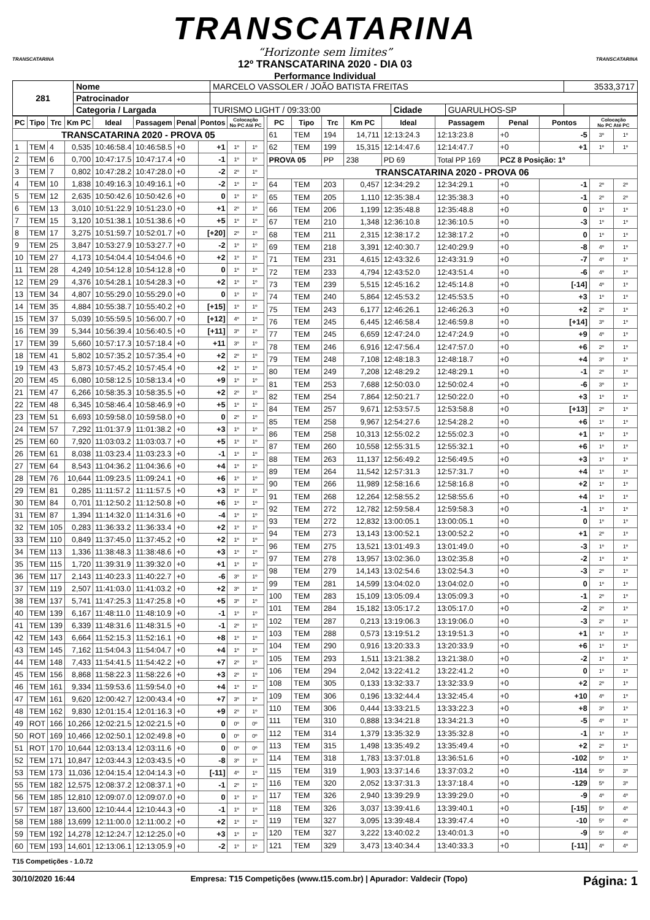TRANSCATARINA
“Horizonte sem limites”
12º TRANSCATARINA 2020 - DIA 03
Performance Individual
TRANSCATARINA TRANSCATARINA
| 281 | Nome | MARCELO VASSOLER / JOÃO BATISTA FREITAS | | | 3533,3717 |
| | Patrocinador | | | | |
| | Categoria / Largada | TURISMO LIGHT / 09:33:00 | Cidade | GUARULHOS-SP | |
| PC | Tipo | Trc | Km PC | Ideal | Passagem | Penal | Pontos | Colocação No PC Até PC | |
| --- | --- | --- | --- | --- | --- | --- | --- | --- | --- |
| TRANSCATARINA 2020 - PROVA 05 | | | | | | | | | |
| 1 | TEM | 4 | 0,535 | 10:46:58.4 | 10:46:58.5 | +0 | +1 | 1º | 1º |
| 2 | TEM | 6 | 0,700 | 10:47:17.5 | 10:47:17.4 | +0 | -1 | 1º | 1º |
| 3 | TEM | 7 | 0,802 | 10:47:28.2 | 10:47:28.0 | +0 | -2 | 2º | 1º |
| 4 | TEM | 10 | 1,838 | 10:49:16.3 | 10:49:16.1 | +0 | -2 | 1º | 1º |
| 5 | TEM | 12 | 2,635 | 10:50:42.6 | 10:50:42.6 | +0 | 0 | 1º | 1º |
| 6 | TEM | 13 | 3,010 | 10:51:22.9 | 10:51:23.0 | +0 | +1 | 2º | 1º |
| 7 | TEM | 15 | 3,120 | 10:51:38.1 | 10:51:38.6 | +0 | +5 | 1º | 1º |
| 8 | TEM | 17 | 3,275 | 10:51:59.7 | 10:52:01.7 | +0 | [+20] | 2º | 1º |
| 9 | TEM | 25 | 3,847 | 10:53:27.9 | 10:53:27.7 | +0 | -2 | 1º | 1º |
| 10 | TEM | 27 | 4,173 | 10:54:04.4 | 10:54:04.6 | +0 | +2 | 1º | 1º |
| 11 | TEM | 28 | 4,249 | 10:54:12.8 | 10:54:12.8 | +0 | 0 | 1º | 1º |
| 12 | TEM | 29 | 4,376 | 10:54:28.1 | 10:54:28.3 | +0 | +2 | 1º | 1º |
| 13 | TEM | 34 | 4,807 | 10:55:29.0 | 10:55:29.0 | +0 | 0 | 1º | 1º |
| 14 | TEM | 35 | 4,884 | 10:55:38.7 | 10:55:40.2 | +0 | [+15] | 1º | 1º |
| 15 | TEM | 37 | 5,039 | 10:55:59.5 | 10:56:00.7 | +0 | [+12] | 4º | 1º |
| 16 | TEM | 39 | 5,344 | 10:56:39.4 | 10:56:40.5 | +0 | [+11] | 3º | 1º |
| 17 | TEM | 39 | 5,660 | 10:57:17.3 | 10:57:18.4 | +0 | +11 | 3º | 1º |
| 18 | TEM | 41 | 5,802 | 10:57:35.2 | 10:57:35.4 | +0 | +2 | 2º | 1º |
| 19 | TEM | 43 | 5,873 | 10:57:45.2 | 10:57:45.4 | +0 | +2 | 1º | 1º |
| 20 | TEM | 45 | 6,080 | 10:58:12.5 | 10:58:13.4 | +0 | +9 | 1º | 1º |
| 21 | TEM | 47 | 6,266 | 10:58:35.3 | 10:58:35.5 | +0 | +2 | 2º | 1º |
| 22 | TEM | 48 | 6,345 | 10:58:46.4 | 10:58:46.9 | +0 | +5 | 1º | 1º |
| 23 | TEM | 51 | 6,693 | 10:59:58.0 | 10:59:58.0 | +0 | 0 | 2º | 1º |
| 24 | TEM | 57 | 7,292 | 11:01:37.9 | 11:01:38.2 | +0 | +3 | 1º | 1º |
| 25 | TEM | 60 | 7,920 | 11:03:03.2 | 11:03:03.7 | +0 | +5 | 1º | 1º |
| 26 | TEM | 61 | 8,038 | 11:03:23.4 | 11:03:23.3 | +0 | -1 | 1º | 1º |
| 27 | TEM | 64 | 8,543 | 11:04:36.2 | 11:04:36.6 | +0 | +4 | 1º | 1º |
| 28 | TEM | 76 | 10,644 | 11:09:23.5 | 11:09:24.1 | +0 | +6 | 1º | 1º |
| 29 | TEM | 81 | 0,285 | 11:11:57.2 | 11:11:57.5 | +0 | +3 | 1º | 1º |
| 30 | TEM | 84 | 0,701 | 11:12:50.2 | 11:12:50.8 | +0 | +6 | 1º | 1º |
| 31 | TEM | 87 | 1,394 | 11:14:32.0 | 11:14:31.6 | +0 | -4 | 1º | 1º |
| 32 | TEM | 105 | 0,283 | 11:36:33.2 | 11:36:33.4 | +0 | +2 | 1º | 1º |
| 33 | TEM | 110 | 0,849 | 11:37:45.0 | 11:37:45.2 | +0 | +2 | 1º | 1º |
| 34 | TEM | 113 | 1,336 | 11:38:48.3 | 11:38:48.6 | +0 | +3 | 1º | 1º |
| 35 | TEM | 115 | 1,720 | 11:39:31.9 | 11:39:32.0 | +0 | +1 | 1º | 1º |
| 36 | TEM | 117 | 2,143 | 11:40:23.3 | 11:40:22.7 | +0 | -6 | 3º | 1º |
| 37 | TEM | 119 | 2,507 | 11:41:03.0 | 11:41:03.2 | +0 | +2 | 3º | 1º |
| 38 | TEM | 137 | 5,741 | 11:47:25.3 | 11:47:25.8 | +0 | +5 | 3º | 1º |
| 40 | TEM | 139 | 6,167 | 11:48:11.0 | 11:48:10.9 | +0 | -1 | 1º | 1º |
| 41 | TEM | 139 | 6,339 | 11:48:31.6 | 11:48:31.5 | +0 | -1 | 2º | 1º |
| 42 | TEM | 143 | 6,664 | 11:52:15.3 | 11:52:16.1 | +0 | +8 | 1º | 1º |
| 43 | TEM | 145 | 7,162 | 11:54:04.3 | 11:54:04.7 | +0 | +4 | 1º | 1º |
| 44 | TEM | 148 | 7,433 | 11:54:41.5 | 11:54:42.2 | +0 | +7 | 2º | 1º |
| 45 | TEM | 156 | 8,868 | 11:58:22.3 | 11:58:22.6 | +0 | +3 | 2º | 1º |
| 46 | TEM | 161 | 9,334 | 11:59:53.6 | 11:59:54.0 | +0 | +4 | 1º | 1º |
| 47 | TEM | 161 | 9,620 | 12:00:42.7 | 12:00:43.4 | +0 | +7 | 3º | 1º |
| 48 | TEM | 162 | 9,830 | 12:01:15.4 | 12:01:16.3 | +0 | +9 | 2º | 1º |
| 49 | ROT | 166 | 10,266 | 12:02:21.5 | 12:02:21.5 | +0 | 0 | 0º | 0º |
| 50 | ROT | 169 | 10,466 | 12:02:50.1 | 12:02:49.8 | +0 | 0 | 0º | 0º |
| 51 | ROT | 170 | 10,644 | 12:03:13.4 | 12:03:11.6 | +0 | 0 | 0º | 0º |
| 52 | TEM | 171 | 10,847 | 12:03:44.3 | 12:03:43.5 | +0 | -8 | 3º | 1º |
| 53 | TEM | 173 | 11,036 | 12:04:15.4 | 12:04:14.3 | +0 | [-11] | 4º | 1º |
| 55 | TEM | 182 | 12,575 | 12:08:37.2 | 12:08:37.1 | +0 | -1 | 2º | 1º |
| 56 | TEM | 185 | 12,810 | 12:09:07.0 | 12:09:07.0 | +0 | 0 | 1º | 1º |
| 57 | TEM | 187 | 13,600 | 12:10:44.4 | 12:10:44.3 | +0 | -1 | 1º | 1º |
| 58 | TEM | 188 | 13,699 | 12:11:00.0 | 12:11:00.2 | +0 | +2 | 1º | 1º |
| 59 | TEM | 192 | 14,278 | 12:12:24.7 | 12:12:25.0 | +0 | +3 | 1º | 1º |
| 60 | TEM | 193 | 14,601 | 12:13:06.1 | 12:13:05.9 | +0 | -2 | 1º | 1º |
| PC | Tipo | Trc | Km PC | Ideal | Passagem | Penal | Pontos | Colocação No PC Até PC | |
| --- | --- | --- | --- | --- | --- | --- | --- | --- | --- |
| 61 | TEM | 194 | 14,711 | 12:13:24.3 | 12:13:23.8 | +0 | -5 | 3º | 1º |
| 62 | TEM | 199 | 15,315 | 12:14:47.6 | 12:14:47.7 | +0 | +1 | 1º | 1º |
| PROVA 05 | | PP | 238 | PD 69 | Total PP 169 | PCZ 8 Posição: 1º | | | |
| TRANSCATARINA 2020 - PROVA 06 | | | | | | | | | |
| 64 | TEM | 203 | 0,457 | 12:34:29.2 | 12:34:29.1 | +0 | -1 | 2º | 2º |
| 65 | TEM | 205 | 1,110 | 12:35:38.4 | 12:35:38.3 | +0 | -1 | 2º | 2º |
| 66 | TEM | 206 | 1,199 | 12:35:48.8 | 12:35:48.8 | +0 | 0 | 1º | 1º |
| 67 | TEM | 210 | 1,348 | 12:36:10.8 | 12:36:10.5 | +0 | -3 | 1º | 1º |
| 68 | TEM | 211 | 2,315 | 12:38:17.2 | 12:38:17.2 | +0 | 0 | 1º | 1º |
| 69 | TEM | 218 | 3,391 | 12:40:30.7 | 12:40:29.9 | +0 | -8 | 4º | 1º |
| 71 | TEM | 231 | 4,615 | 12:43:32.6 | 12:43:31.9 | +0 | -7 | 4º | 1º |
| 72 | TEM | 233 | 4,794 | 12:43:52.0 | 12:43:51.4 | +0 | -6 | 4º | 1º |
| 73 | TEM | 239 | 5,515 | 12:45:16.2 | 12:45:14.8 | +0 | [-14] | 4º | 1º |
| 74 | TEM | 240 | 5,864 | 12:45:53.2 | 12:45:53.5 | +0 | +3 | 1º | 1º |
| 75 | TEM | 243 | 6,177 | 12:46:26.1 | 12:46:26.3 | +0 | +2 | 2º | 1º |
| 76 | TEM | 245 | 6,445 | 12:46:58.4 | 12:46:59.8 | +0 | [+14] | 3º | 1º |
| 77 | TEM | 245 | 6,659 | 12:47:24.0 | 12:47:24.9 | +0 | +9 | 4º | 1º |
| 78 | TEM | 246 | 6,916 | 12:47:56.4 | 12:47:57.0 | +0 | +6 | 2º | 1º |
| 79 | TEM | 248 | 7,108 | 12:48:18.3 | 12:48:18.7 | +0 | +4 | 3º | 1º |
| 80 | TEM | 249 | 7,208 | 12:48:29.2 | 12:48:29.1 | +0 | -1 | 2º | 1º |
| 81 | TEM | 253 | 7,688 | 12:50:03.0 | 12:50:02.4 | +0 | -6 | 3º | 1º |
| 82 | TEM | 254 | 7,864 | 12:50:21.7 | 12:50:22.0 | +0 | +3 | 1º | 1º |
| 84 | TEM | 257 | 9,671 | 12:53:57.5 | 12:53:58.8 | +0 | [+13] | 2º | 1º |
| 85 | TEM | 258 | 9,967 | 12:54:27.6 | 12:54:28.2 | +0 | +6 | 1º | 1º |
| 86 | TEM | 258 | 10,313 | 12:55:02.2 | 12:55:02.3 | +0 | +1 | 1º | 1º |
| 87 | TEM | 260 | 10,558 | 12:55:31.5 | 12:55:32.1 | +0 | +6 | 1º | 1º |
| 88 | TEM | 263 | 11,137 | 12:56:49.2 | 12:56:49.5 | +0 | +3 | 1º | 1º |
| 89 | TEM | 264 | 11,542 | 12:57:31.3 | 12:57:31.7 | +0 | +4 | 1º | 1º |
| 90 | TEM | 266 | 11,989 | 12:58:16.6 | 12:58:16.8 | +0 | +2 | 1º | 1º |
| 91 | TEM | 268 | 12,264 | 12:58:55.2 | 12:58:55.6 | +0 | +4 | 1º | 1º |
| 92 | TEM | 272 | 12,782 | 12:59:58.4 | 12:59:58.3 | +0 | -1 | 1º | 1º |
| 93 | TEM | 272 | 12,832 | 13:00:05.1 | 13:00:05.1 | +0 | 0 | 1º | 1º |
| 94 | TEM | 273 | 13,143 | 13:00:52.1 | 13:00:52.2 | +0 | +1 | 2º | 1º |
| 96 | TEM | 275 | 13,521 | 13:01:49.3 | 13:01:49.0 | +0 | -3 | 1º | 1º |
| 97 | TEM | 278 | 13,957 | 13:02:36.0 | 13:02:35.8 | +0 | -2 | 1º | 1º |
| 98 | TEM | 279 | 14,143 | 13:02:54.6 | 13:02:54.3 | +0 | -3 | 2º | 1º |
| 99 | TEM | 281 | 14,599 | 13:04:02.0 | 13:04:02.0 | +0 | 0 | 1º | 1º |
| 100 | TEM | 283 | 15,109 | 13:05:09.4 | 13:05:09.3 | +0 | -1 | 2º | 1º |
| 101 | TEM | 284 | 15,182 | 13:05:17.2 | 13:05:17.0 | +0 | -2 | 2º | 1º |
| 102 | TEM | 287 | 0,213 | 13:19:06.3 | 13:19:06.0 | +0 | -3 | 2º | 1º |
| 103 | TEM | 288 | 0,573 | 13:19:51.2 | 13:19:51.3 | +0 | +1 | 1º | 1º |
| 104 | TEM | 290 | 0,916 | 13:20:33.3 | 13:20:33.9 | +0 | +6 | 1º | 1º |
| 105 | TEM | 293 | 1,511 | 13:21:38.2 | 13:21:38.0 | +0 | -2 | 1º | 1º |
| 106 | TEM | 294 | 2,042 | 13:22:41.2 | 13:22:41.2 | +0 | 0 | 1º | 1º |
| 108 | TEM | 305 | 0,133 | 13:32:33.7 | 13:32:33.9 | +0 | +2 | 2º | 1º |
| 109 | TEM | 306 | 0,196 | 13:32:44.4 | 13:32:45.4 | +0 | +10 | 4º | 1º |
| 110 | TEM | 306 | 0,444 | 13:33:21.5 | 13:33:22.3 | +0 | +8 | 3º | 1º |
| 111 | TEM | 310 | 0,888 | 13:34:21.8 | 13:34:21.3 | +0 | -5 | 4º | 1º |
| 112 | TEM | 314 | 1,379 | 13:35:32.9 | 13:35:32.8 | +0 | -1 | 1º | 1º |
| 113 | TEM | 315 | 1,498 | 13:35:49.2 | 13:35:49.4 | +0 | +2 | 2º | 1º |
| 114 | TEM | 318 | 1,783 | 13:37:01.8 | 13:36:51.6 | +0 | -102 | 5º | 1º |
| 115 | TEM | 319 | 1,903 | 13:37:14.6 | 13:37:03.2 | +0 | -114 | 5º | 3º |
| 116 | TEM | 320 | 2,052 | 13:37:31.3 | 13:37:18.4 | +0 | -129 | 5º | 3º |
| 117 | TEM | 326 | 2,940 | 13:39:29.9 | 13:39:29.0 | +0 | -9 | 4º | 4º |
| 118 | TEM | 326 | 3,037 | 13:39:41.6 | 13:39:40.1 | +0 | [-15] | 5º | 4º |
| 119 | TEM | 327 | 3,095 | 13:39:48.4 | 13:39:47.4 | +0 | -10 | 5º | 4º |
| 120 | TEM | 327 | 3,222 | 13:40:02.2 | 13:40:01.3 | +0 | -9 | 5º | 4º |
| 121 | TEM | 329 | 3,473 | 13:40:34.4 | 13:40:33.3 | +0 | [-11] | 4º | 4º |
T15 Competições - 1.0.72
30/10/2020 16:44 Empresa: T15 Competições (www.t15.com.br) | Apurador: Valdecir (Topo) Página: 1